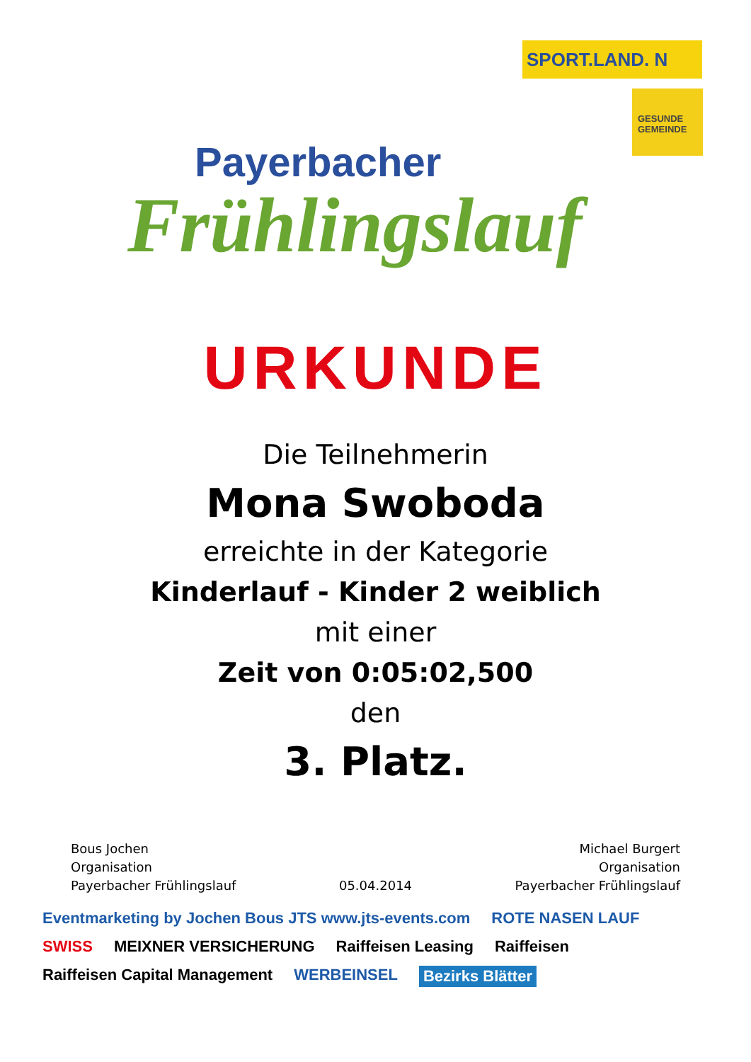Payerbacher
Frühlingslauf
SPORT.LAND. N
GESUNDE GEMEINDE
URKUNDE
Die Teilnehmerin
Mona Swoboda
erreichte in der Kategorie
Kinderlauf - Kinder 2 weiblich
mit einer
Zeit von 0:05:02,500
den
3. Platz.
Bous Jochen
Organisation
Payerbacher Frühlingslauf
05.04.2014 Michael Burgert
Organisation
Payerbacher Frühlingslauf
Eventmarketing by Jochen Bous JTS www.jts-events.com ROTE NASEN LAUF SWISS MEIXNER VERSICHERUNG Raiffeisen Leasing Raiffeisen Raiffeisen Capital Management WERBEINSEL Bezirks Blätter